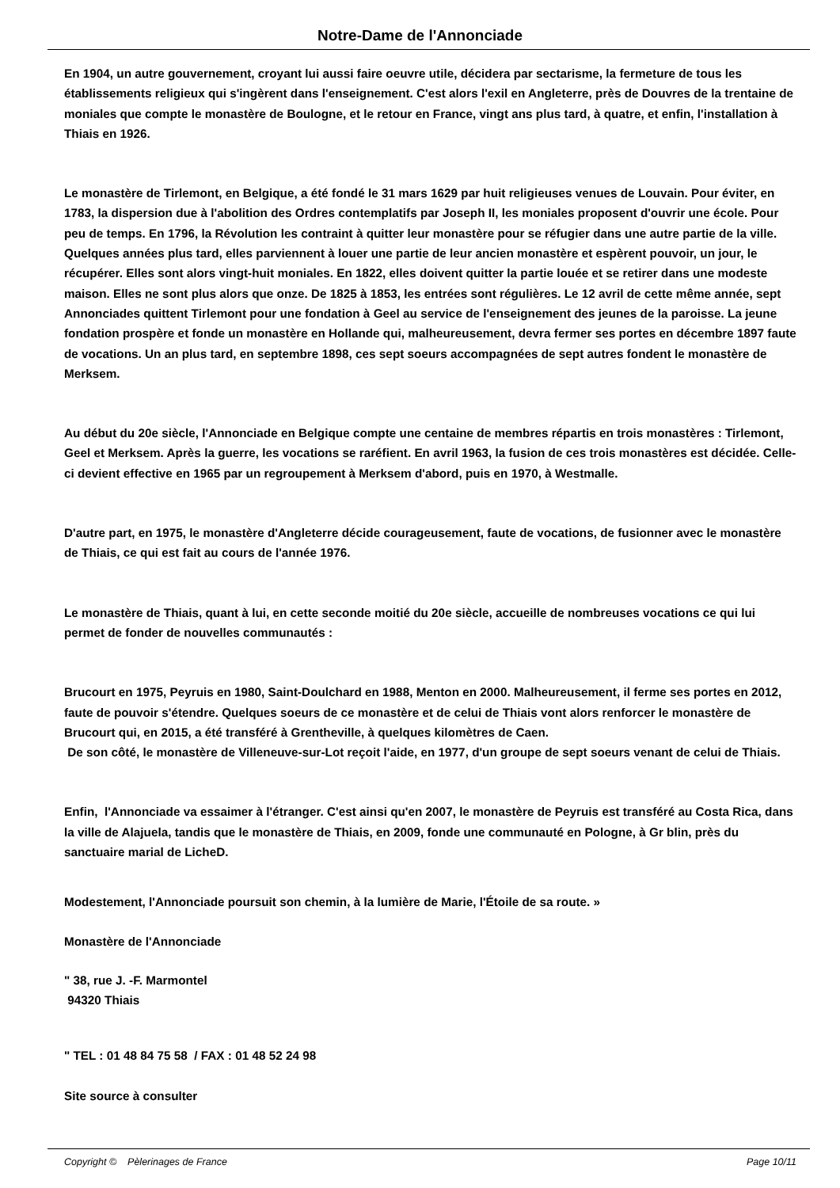Notre-Dame de l'Annonciade
En 1904, un autre gouvernement, croyant lui aussi faire oeuvre utile, décidera par sectarisme, la fermeture de tous les établissements religieux qui s'ingèrent dans l'enseignement. C'est alors l'exil en Angleterre, près de Douvres de la trentaine de moniales que compte le monastère de Boulogne, et le retour en France, vingt ans plus tard, à quatre, et enfin, l'installation à Thiais en 1926.
Le monastère de Tirlemont, en Belgique, a été fondé le 31 mars 1629 par huit religieuses venues de Louvain. Pour éviter, en 1783, la dispersion due à l'abolition des Ordres contemplatifs par Joseph II, les moniales proposent d'ouvrir une école. Pour peu de temps. En 1796, la Révolution les contraint à quitter leur monastère pour se réfugier dans une autre partie de la ville. Quelques années plus tard, elles parviennent à louer une partie de leur ancien monastère et espèrent pouvoir, un jour, le récupérer. Elles sont alors vingt-huit moniales. En 1822, elles doivent quitter la partie louée et se retirer dans une modeste maison. Elles ne sont plus alors que onze. De 1825 à 1853, les entrées sont régulières. Le 12 avril de cette même année, sept Annonciades quittent Tirlemont pour une fondation à Geel au service de l'enseignement des jeunes de la paroisse. La jeune fondation prospère et fonde un monastère en Hollande qui, malheureusement, devra fermer ses portes en décembre 1897 faute de vocations. Un an plus tard, en septembre 1898, ces sept soeurs accompagnées de sept autres fondent le monastère de Merksem.
Au début du 20e siècle, l'Annonciade en Belgique compte une centaine de membres répartis en trois monastères : Tirlemont, Geel et Merksem. Après la guerre, les vocations se raréfient. En avril 1963, la fusion de ces trois monastères est décidée. Celle-ci devient effective en 1965 par un regroupement à Merksem d'abord, puis en 1970, à Westmalle.
D'autre part, en 1975, le monastère d'Angleterre décide courageusement, faute de vocations, de fusionner avec le monastère de Thiais, ce qui est fait au cours de l'année 1976.
Le monastère de Thiais, quant à lui, en cette seconde moitié du 20e siècle, accueille de nombreuses vocations ce qui lui permet de fonder de nouvelles communautés :
Brucourt en 1975, Peyruis en 1980, Saint-Doulchard en 1988, Menton en 2000. Malheureusement, il ferme ses portes en 2012, faute de pouvoir s'étendre. Quelques soeurs de ce monastère et de celui de Thiais vont alors renforcer le monastère de Brucourt qui, en 2015, a été transféré à Grentheville, à quelques kilomètres de Caen.
De son côté, le monastère de Villeneuve-sur-Lot reçoit l'aide, en 1977, d'un groupe de sept soeurs venant de celui de Thiais.
Enfin, l'Annonciade va essaimer à l'étranger. C'est ainsi qu'en 2007, le monastère de Peyruis est transféré au Costa Rica, dans la ville de Alajuela, tandis que le monastère de Thiais, en 2009, fonde une communauté en Pologne, à Gr blin, près du sanctuaire marial de LicheD.
Modestement, l'Annonciade poursuit son chemin, à la lumière de Marie, l'Étoile de sa route. »
Monastère de l'Annonciade
" 38, rue J. -F. Marmontel
94320 Thiais
" TEL : 01 48 84 75 58 / FAX : 01 48 52 24 98
Site source à consulter
Copyright © Pèlerinages de France Page 10/11